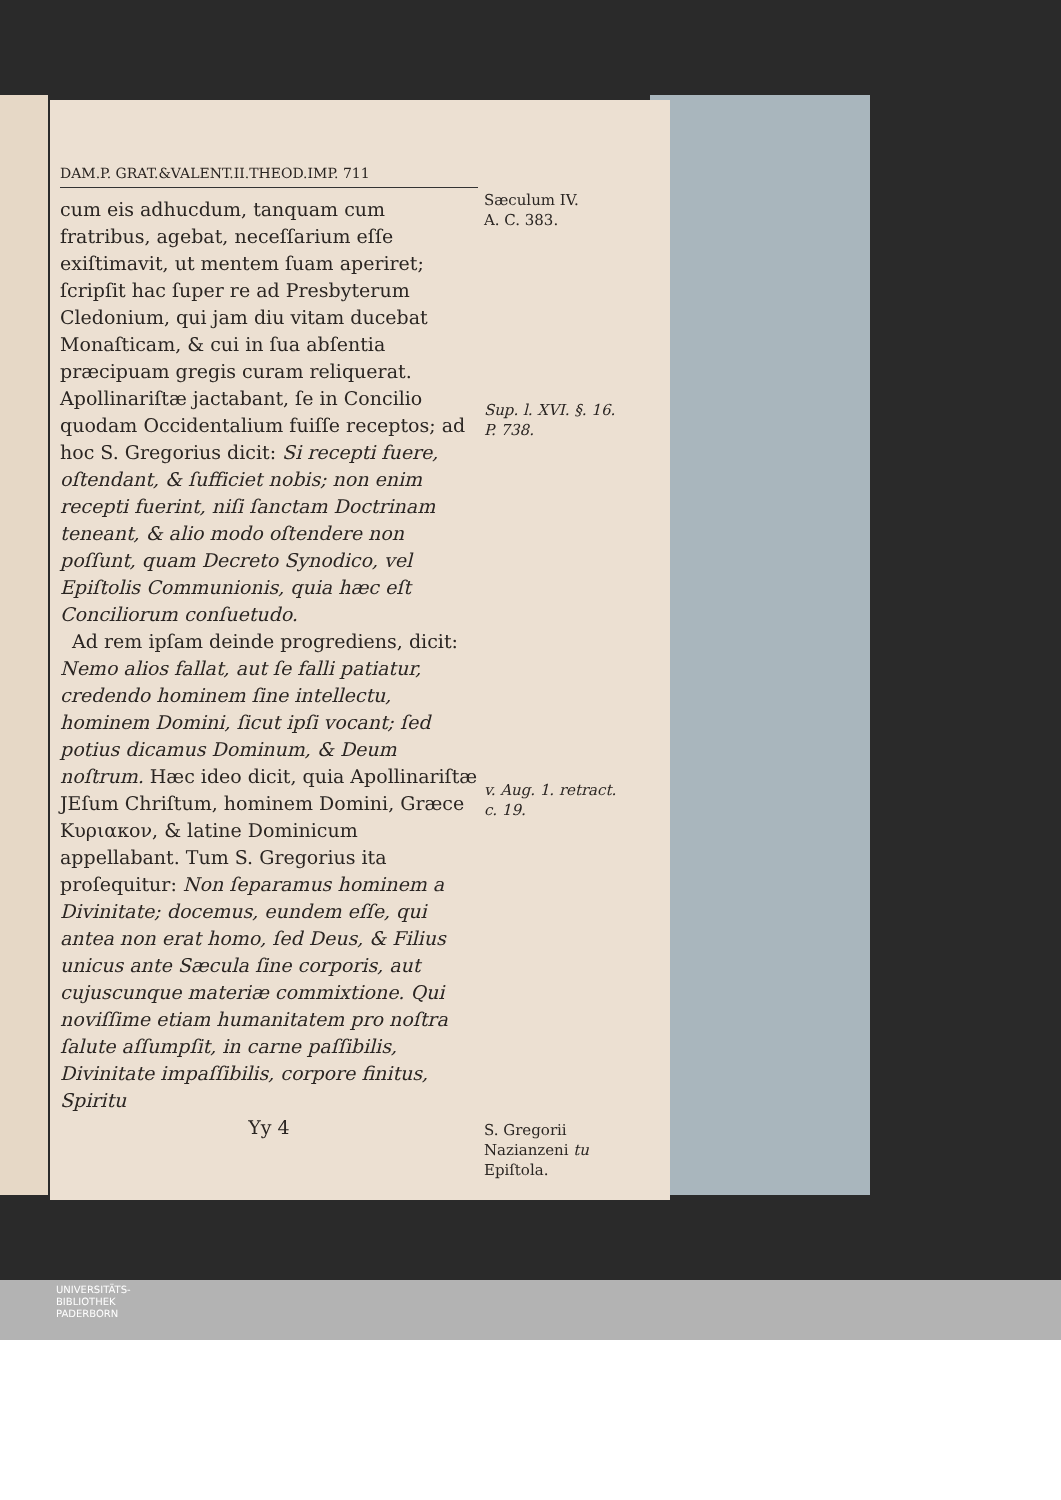DAM.P. GRAT.&VALENT.II.THEOD.IMP. 711
cum eis adhucdum, tanquam cum fratribus, agebat, neceſſarium eſſe exiſtimavit, ut mentem ſuam aperiret; ſcripſit hac ſuper re ad Presbyterum Cledonium, qui jam diu vitam ducebat Monaſticam, & cui in ſua abſentia præcipuam gregis curam reliquerat. Apollinariſtæ jactabant, ſe in Concilio quodam Occidentalium fuiſſe receptos; ad hoc S. Gregorius dicit: Si recepti fuere, oſtendant, & ſufficiet nobis; non enim recepti fuerint, niſi ſanctam Doctrinam teneant, & alio modo oſtendere non poſſunt, quam Decreto Synodico, vel Epiſtolis Communionis, quia hæc eſt Conciliorum conſuetudo.
Ad rem ipſam deinde progrediens, dicit: Nemo alios fallat, aut ſe falli patiatur, credendo hominem ſine intellectu, hominem Domini, ſicut ipſi vocant; ſed potius dicamus Dominum, & Deum noſtrum. Hæc ideo dicit, quia Apollinariſtæ JEſum Chriſtum, hominem Domini, Græce Κυριακον, & latine Dominicum appellabant. Tum S. Gregorius ita proſequitur: Non ſeparamus hominem a Divinitate; docemus, eundem eſſe, qui antea non erat homo, ſed Deus, & Filius unicus ante Sæcula ſine corporis, aut cujuscunque materiæ commixtione. Qui noviſſime etiam humanitatem pro noſtra ſalute aſſumpſit, in carne paſſibilis, Divinitate impaſſibilis, corpore finitus, Spiritu
Yy 4
Sæculum IV.
A. C. 383.
Sup. l. XVI. §. 16. P. 738.
v. Aug. 1. retract. c. 19.
S. Gregorii Nazianzeni tu Epiſtola.
UNIVERSITÄTS-
BIBLIOTHEK
PADERBORN